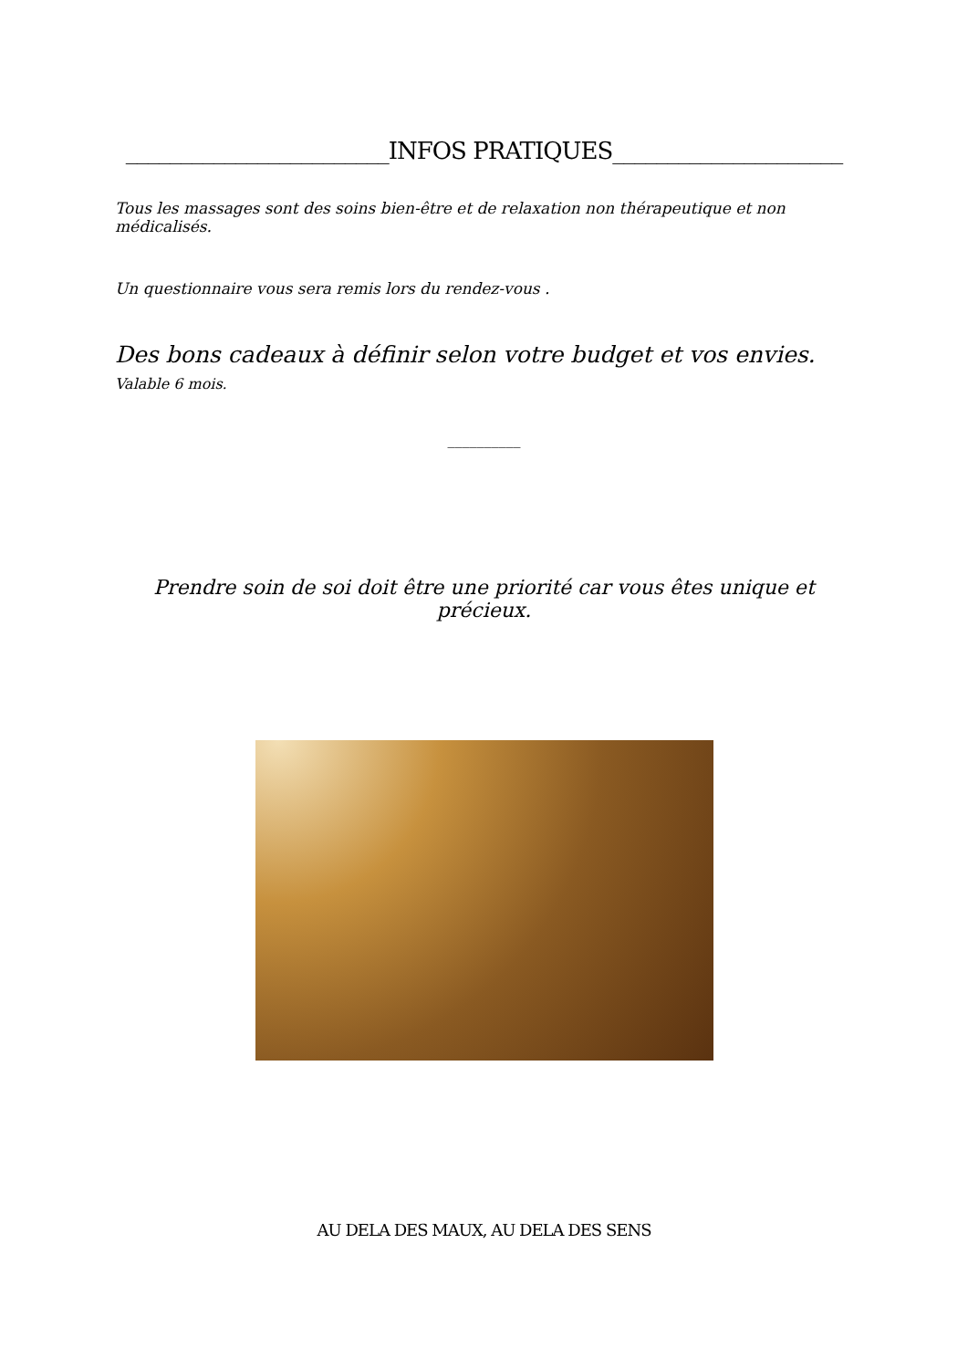________________________INFOS PRATIQUES_____________________
Tous les massages sont des soins bien-être et de relaxation non thérapeutique et non médicalisés.
Un questionnaire vous sera remis lors du rendez-vous .
Des bons cadeaux à définir selon votre budget et vos envies. Valable 6 mois.
__________
Prendre soin de soi doit être une priorité car vous êtes unique et précieux.
AU DELA DES MAUX, AU DELA DES SENS